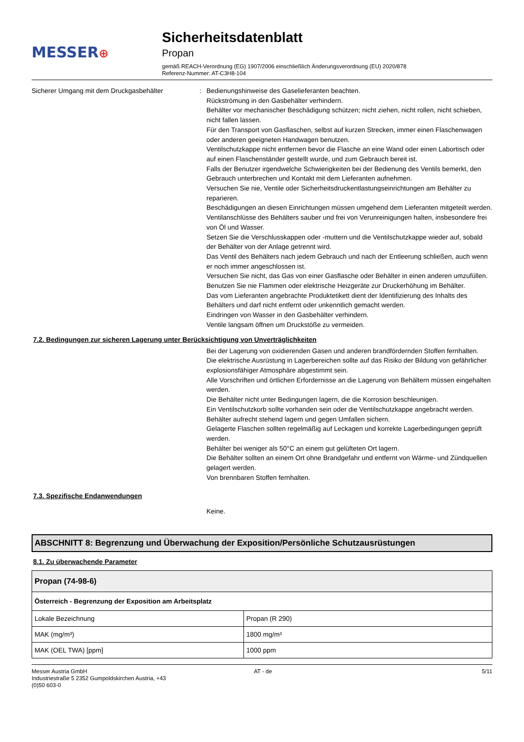MESSER⊕
Sicherheitsdatenblatt
Propan
gemäß REACH-Verordnung (EG) 1907/2006 einschließlich Änderungsverordnung (EU) 2020/878
Referenz-Nummer: AT-C3H8-104
Sicherer Umgang mit dem Druckgasbehälter : Bedienungshinweise des Gaselieferanten beachten.
Rückströmung in den Gasbehälter verhindern.
Behälter vor mechanischer Beschädigung schützen; nicht ziehen, nicht rollen, nicht schieben, nicht fallen lassen.
Für den Transport von Gasflaschen, selbst auf kurzen Strecken, immer einen Flaschenwagen oder anderen geeigneten Handwagen benutzen.
Ventilschutzkappe nicht entfernen bevor die Flasche an eine Wand oder einen Labortisch oder auf einen Flaschenständer gestellt wurde, und zum Gebrauch bereit ist.
Falls der Benutzer irgendwelche Schwierigkeiten bei der Bedienung des Ventils bemerkt, den Gebrauch unterbrechen und Kontakt mit dem Lieferanten aufnehmen.
Versuchen Sie nie, Ventile oder Sicherheitsdruckentlastungseinrichtungen am Behälter zu reparieren.
Beschädigungen an diesen Einrichtungen müssen umgehend dem Lieferanten mitgeteilt werden.
Ventilanschlüsse des Behälters sauber und frei von Verunreinigungen halten, insbesondere frei von Öl und Wasser.
Setzen Sie die Verschlusskappen oder -muttern und die Ventilschutzkappe wieder auf, sobald der Behälter von der Anlage getrennt wird.
Das Ventil des Behälters nach jedem Gebrauch und nach der Entleerung schließen, auch wenn er noch immer angeschlossen ist.
Versuchen Sie nicht, das Gas von einer Gasflasche oder Behälter in einen anderen umzufüllen.
Benutzen Sie nie Flammen oder elektrische Heizgeräte zur Druckerhöhung im Behälter.
Das vom Lieferanten angebrachte Produktetikett dient der Identifizierung des Inhalts des Behälters und darf nicht entfernt oder unkenntlich gemacht werden.
Eindringen von Wasser in den Gasbehälter verhindern.
Ventile langsam öffnen um Druckstöße zu vermeiden.
7.2. Bedingungen zur sicheren Lagerung unter Berücksichtigung von Unverträglichkeiten
Bei der Lagerung von oxidierenden Gasen und anderen brandfördernden Stoffen fernhalten.
Die elektrische Ausrüstung in Lagerbereichen sollte auf das Risiko der Bildung von gefährlicher explosionsfähiger Atmosphäre abgestimmt sein.
Alle Vorschriften und örtlichen Erfordernisse an die Lagerung von Behältern müssen eingehalten werden.
Die Behälter nicht unter Bedingungen lagern, die die Korrosion beschleunigen.
Ein Ventilschutzkorb sollte vorhanden sein oder die Ventilschutzkappe angebracht werden.
Behälter aufrecht stehend lagern und gegen Umfallen sichern.
Gelagerte Flaschen sollten regelmäßig auf Leckagen und korrekte Lagerbedingungen geprüft werden.
Behälter bei weniger als 50°C an einem gut gelüfteten Ort lagern.
Die Behälter sollten an einem Ort ohne Brandgefahr und entfernt von Wärme- und Zündquellen gelagert werden.
Von brennbaren Stoffen fernhalten.
7.3. Spezifische Endanwendungen
Keine.
ABSCHNITT 8: Begrenzung und Überwachung der Exposition/Persönliche Schutzausrüstungen
8.1. Zu überwachende Parameter
| Propan (74-98-6) | |
| --- | --- |
| Österreich - Begrenzung der Exposition am Arbeitsplatz | |
| Lokale Bezeichnung | Propan (R 290) |
| MAK (mg/m³) | 1800 mg/m³ |
| MAK (OEL TWA) [ppm] | 1000 ppm |
Messer Austria GmbH
Industriestraße 5 2352 Gumpoldskirchen Austria, +43
(0)50 603-0
AT - de 5/11